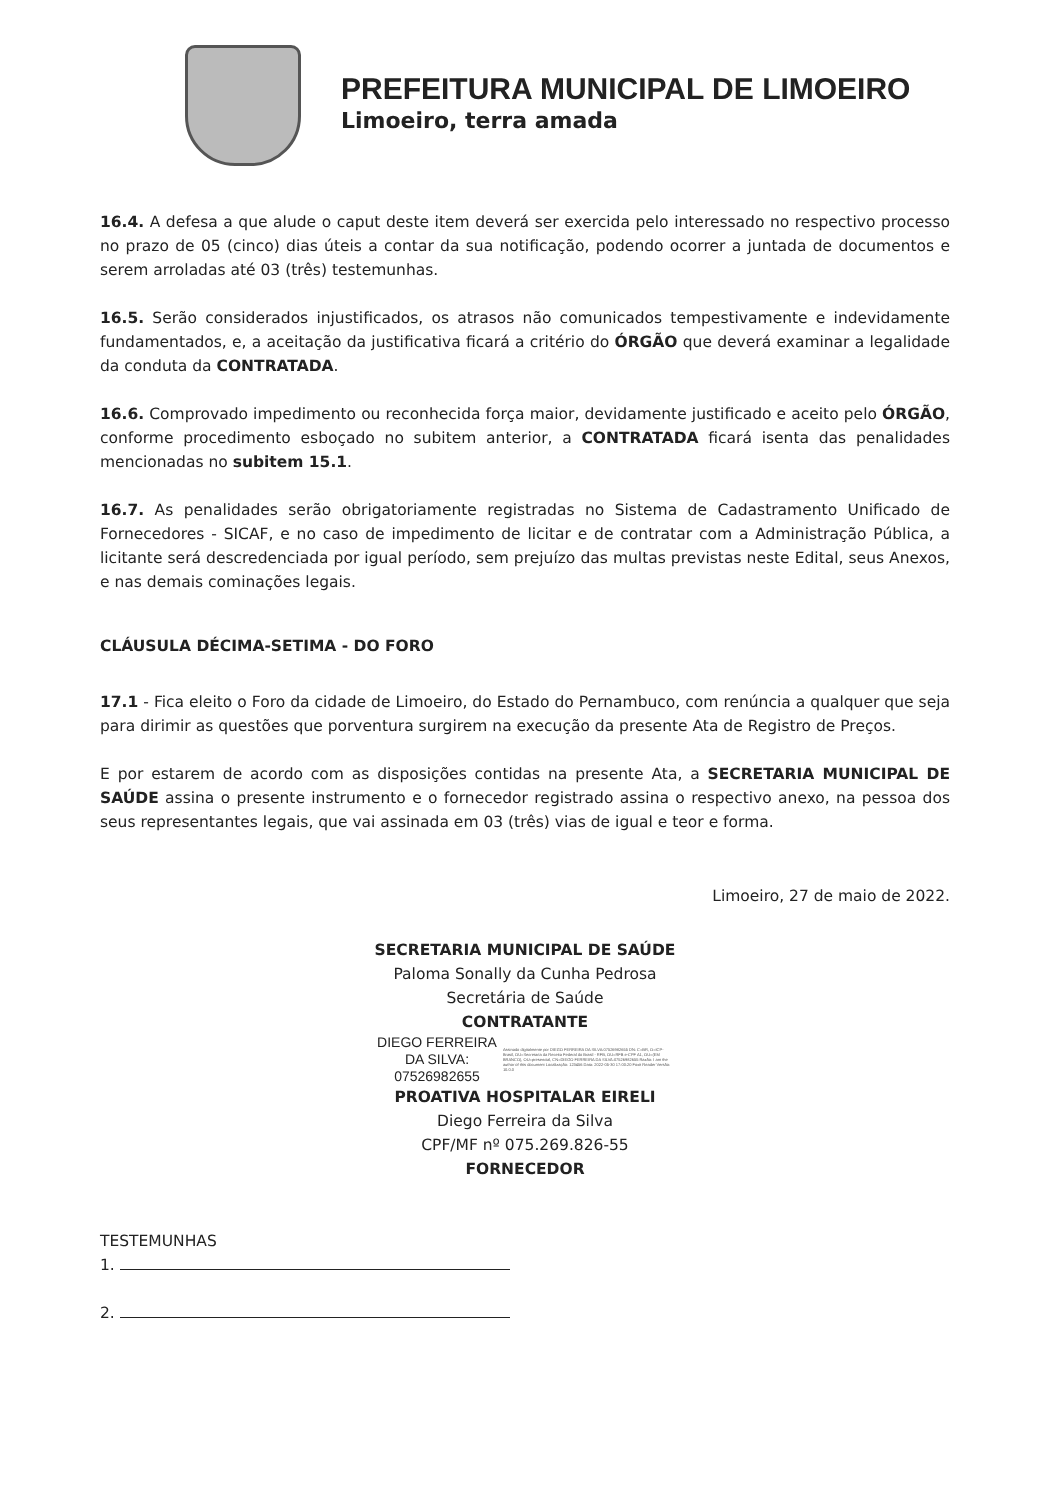PREFEITURA MUNICIPAL DE LIMOEIRO
Limoeiro, terra amada
16.4. A defesa a que alude o caput deste item deverá ser exercida pelo interessado no respectivo processo no prazo de 05 (cinco) dias úteis a contar da sua notificação, podendo ocorrer a juntada de documentos e serem arroladas até 03 (três) testemunhas.
16.5. Serão considerados injustificados, os atrasos não comunicados tempestivamente e indevidamente fundamentados, e, a aceitação da justificativa ficará a critério do ÓRGÃO que deverá examinar a legalidade da conduta da CONTRATADA.
16.6. Comprovado impedimento ou reconhecida força maior, devidamente justificado e aceito pelo ÓRGÃO, conforme procedimento esboçado no subitem anterior, a CONTRATADA ficará isenta das penalidades mencionadas no subitem 15.1.
16.7. As penalidades serão obrigatoriamente registradas no Sistema de Cadastramento Unificado de Fornecedores - SICAF, e no caso de impedimento de licitar e de contratar com a Administração Pública, a licitante será descredenciada por igual período, sem prejuízo das multas previstas neste Edital, seus Anexos, e nas demais cominações legais.
CLÁUSULA DÉCIMA-SETIMA - DO FORO
17.1 - Fica eleito o Foro da cidade de Limoeiro, do Estado do Pernambuco, com renúncia a qualquer que seja para dirimir as questões que porventura surgirem na execução da presente Ata de Registro de Preços.
E por estarem de acordo com as disposições contidas na presente Ata, a SECRETARIA MUNICIPAL DE SAÚDE assina o presente instrumento e o fornecedor registrado assina o respectivo anexo, na pessoa dos seus representantes legais, que vai assinada em 03 (três) vias de igual e teor e forma.
Limoeiro, 27 de maio de 2022.
SECRETARIA MUNICIPAL DE SAÚDE
Paloma Sonally da Cunha Pedrosa
Secretária de Saúde
CONTRATANTE
DIEGO FERREIRA
DA SILVA:
07526982655
Assinado digitalmente por DIEGO FERREIRA DA SILVA:07526982655 DN: C=BR, O=ICP-Brasil, OU=Secretaria da Receita Federal do Brasil - RFB, OU=RFB e-CPF A1, OU=(EM BRANCO), OU=presencial, CN=DIEGO FERREIRA DA SILVA:07526982655 Razão: I am the author of this document Localização: 123456 Data: 2022-05-30 17:00:20 Foxit Reader Versão: 10.0.0
PROATIVA HOSPITALAR EIRELI
Diego Ferreira da Silva
CPF/MF nº 075.269.826-55
FORNECEDOR
TESTEMUNHAS
1.
2.